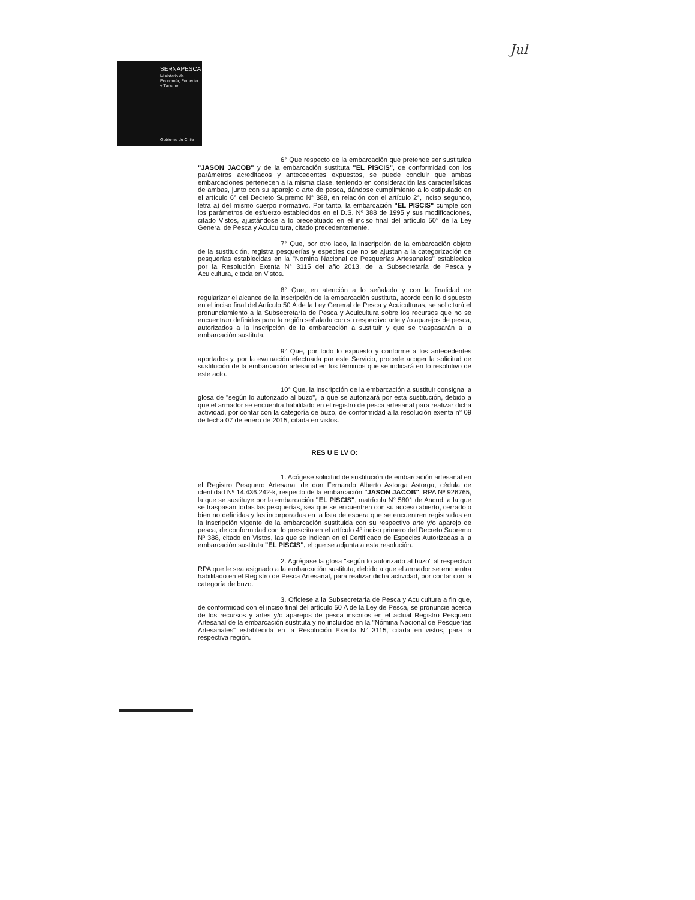SERNAPESCA
Ministerio de
Economía, Fomento
y Turismo
Gobierno de Chile
Jul
6° Que respecto de la embarcación que pretende ser sustituida "JASON JACOB" y de la embarcación sustituta "EL PISCIS", de conformidad con los parámetros acreditados y antecedentes expuestos, se puede concluir que ambas embarcaciones pertenecen a la misma clase, teniendo en consideración las características de ambas, junto con su aparejo o arte de pesca, dándose cumplimiento a lo estipulado en el artículo 6° del Decreto Supremo N° 388, en relación con el artículo 2°, inciso segundo, letra a) del mismo cuerpo normativo. Por tanto, la embarcación "EL PISCIS" cumple con los parámetros de esfuerzo establecidos en el D.S. Nº 388 de 1995 y sus modificaciones, citado Vistos, ajustándose a lo preceptuado en el inciso final del artículo 50° de la Ley General de Pesca y Acuicultura, citado precedentemente.
7° Que, por otro lado, la inscripción de la embarcación objeto de la sustitución, registra pesquerías y especies que no se ajustan a la categorización de pesquerías establecidas en la "Nomina Nacional de Pesquerías Artesanales" establecida por la Resolución Exenta N° 3115 del año 2013, de la Subsecretaría de Pesca y Acuicultura, citada en Vistos.
8° Que, en atención a lo señalado y con la finalidad de regularizar el alcance de la inscripción de la embarcación sustituta, acorde con lo dispuesto en el inciso final del Artículo 50 A de la Ley General de Pesca y Acuiculturas, se solicitará el pronunciamiento a la Subsecretaría de Pesca y Acuicultura sobre los recursos que no se encuentran definidos para la región señalada con su respectivo arte y /o aparejos de pesca, autorizados a la inscripción de la embarcación a sustituir y que se traspasarán a la embarcación sustituta.
9° Que, por todo lo expuesto y conforme a los antecedentes aportados y, por la evaluación efectuada por este Servicio, procede acoger la solicitud de sustitución de la embarcación artesanal en los términos que se indicará en lo resolutivo de este acto.
10° Que, la inscripción de la embarcación a sustituir consigna la glosa de "según lo autorizado al buzo", la que se autorizará por esta sustitución, debido a que el armador se encuentra habilitado en el registro de pesca artesanal para realizar dicha actividad, por contar con la categoría de buzo, de conformidad a la resolución exenta n° 09 de fecha 07 de enero de 2015, citada en vistos.
RES U E LV O:
1. Acógese solicitud de sustitución de embarcación artesanal en el Registro Pesquero Artesanal de don Fernando Alberto Astorga Astorga, cédula de identidad Nº 14.436.242-k, respecto de la embarcación "JASON JACOB", RPA Nº 926765, la que se sustituye por la embarcación "EL PISCIS", matrícula N° 5801 de Ancud, a la que se traspasan todas las pesquerías, sea que se encuentren con su acceso abierto, cerrado o bien no definidas y las incorporadas en la lista de espera que se encuentren registradas en la inscripción vigente de la embarcación sustituida con su respectivo arte y/o aparejo de pesca, de conformidad con lo prescrito en el artículo 4º inciso primero del Decreto Supremo Nº 388, citado en Vistos, las que se indican en el Certificado de Especies Autorizadas a la embarcación sustituta "EL PISCIS", el que se adjunta a esta resolución.
2. Agrégase la glosa "según lo autorizado al buzo" al respectivo RPA que le sea asignado a la embarcación sustituta, debido a que el armador se encuentra habilitado en el Registro de Pesca Artesanal, para realizar dicha actividad, por contar con la categoría de buzo.
3. Ofíciese a la Subsecretaría de Pesca y Acuicultura a fin que, de conformidad con el inciso final del artículo 50 A de la Ley de Pesca, se pronuncie acerca de los recursos y artes y/o aparejos de pesca inscritos en el actual Registro Pesquero Artesanal de la embarcación sustituta y no incluidos en la "Nómina Nacional de Pesquerías Artesanales" establecida en la Resolución Exenta N° 3115, citada en vistos, para la respectiva región.